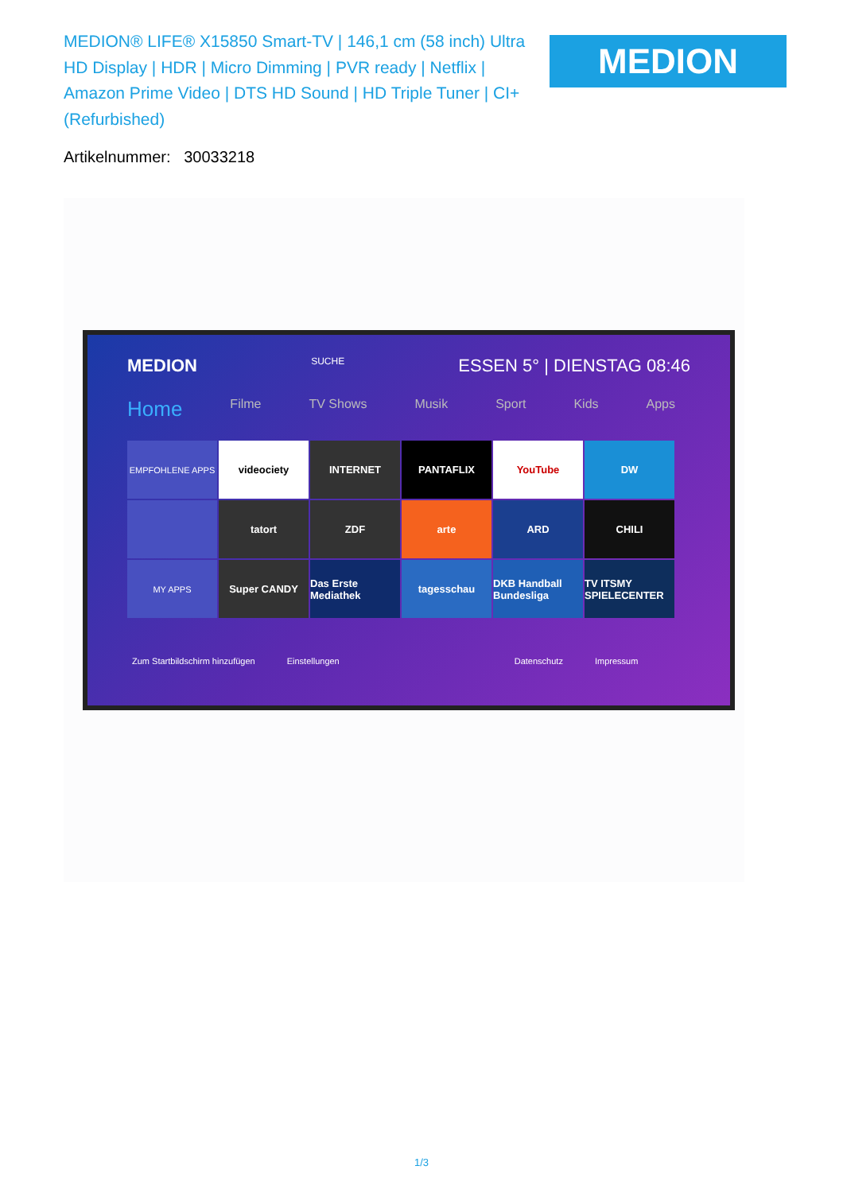MEDION® LIFE® X15850 Smart-TV | 146,1 cm (58 inch) Ultra HD Display | HDR | Micro Dimming | PVR ready | Netflix | Amazon Prime Video | DTS HD Sound | HD Triple Tuner | CI+ (Refurbished)
MEDION
Artikelnummer: 30033218
MEDION SUCHE ESSEN 5° | DIENSTAG 08:46
Home Filme TV Shows Musik Sport Kids Apps
EMPFOHLENE APPS
videociety
INTERNET
PANTAFLIX
YouTube
DW
tatort
ZDF
arte
ARD
CHILI
MY APPS
Super CANDY
Das Erste Mediathek
tagesschau
DKB Handball Bundesliga
TV ITSMY SPIELECENTER
Zum Startbildschirm hinzufügen Einstellungen Datenschutz Impressum
1/3